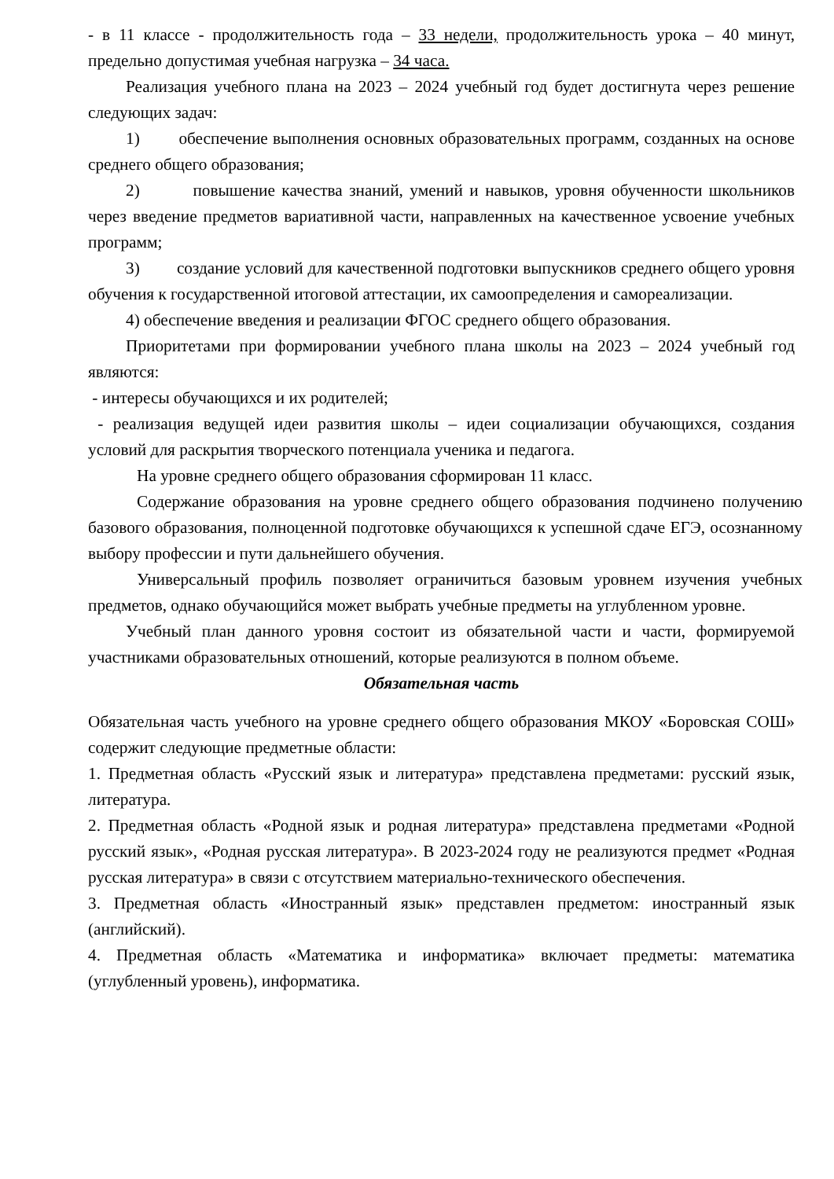- в 11 классе - продолжительность года – 33 недели, продолжительность урока – 40 минут, предельно допустимая учебная нагрузка – 34 часа.
Реализация учебного плана на 2023 – 2024 учебный год будет достигнута через решение следующих задач:
1) обеспечение выполнения основных образовательных программ, созданных на основе среднего общего образования;
2) повышение качества знаний, умений и навыков, уровня обученности школьников через введение предметов вариативной части, направленных на качественное усвоение учебных программ;
3) создание условий для качественной подготовки выпускников среднего общего уровня обучения к государственной итоговой аттестации, их самоопределения и самореализации.
4) обеспечение введения и реализации ФГОС среднего общего образования.
Приоритетами при формировании учебного плана школы на 2023 – 2024 учебный год являются:
- интересы обучающихся и их родителей;
- реализация ведущей идеи развития школы – идеи социализации обучающихся, создания условий для раскрытия творческого потенциала ученика и педагога.
На уровне среднего общего образования сформирован 11 класс.
Содержание образования на уровне среднего общего образования подчинено получению базового образования, полноценной подготовке обучающихся к успешной сдаче ЕГЭ, осознанному выбору профессии и пути дальнейшего обучения.
Универсальный профиль позволяет ограничиться базовым уровнем изучения учебных предметов, однако обучающийся может выбрать учебные предметы на углубленном уровне.
Учебный план данного уровня состоит из обязательной части и части, формируемой участниками образовательных отношений, которые реализуются в полном объеме.
Обязательная часть
Обязательная часть учебного на уровне среднего общего образования МКОУ «Боровская СОШ» содержит следующие предметные области:
1. Предметная область «Русский язык и литература» представлена предметами: русский язык, литература.
2. Предметная область «Родной язык и родная литература» представлена предметами «Родной русский язык», «Родная русская литература». В 2023-2024 году не реализуются предмет «Родная русская литература» в связи с отсутствием материально-технического обеспечения.
3. Предметная область «Иностранный язык» представлен предметом: иностранный язык (английский).
4. Предметная область «Математика и информатика» включает предметы: математика (углубленный уровень), информатика.